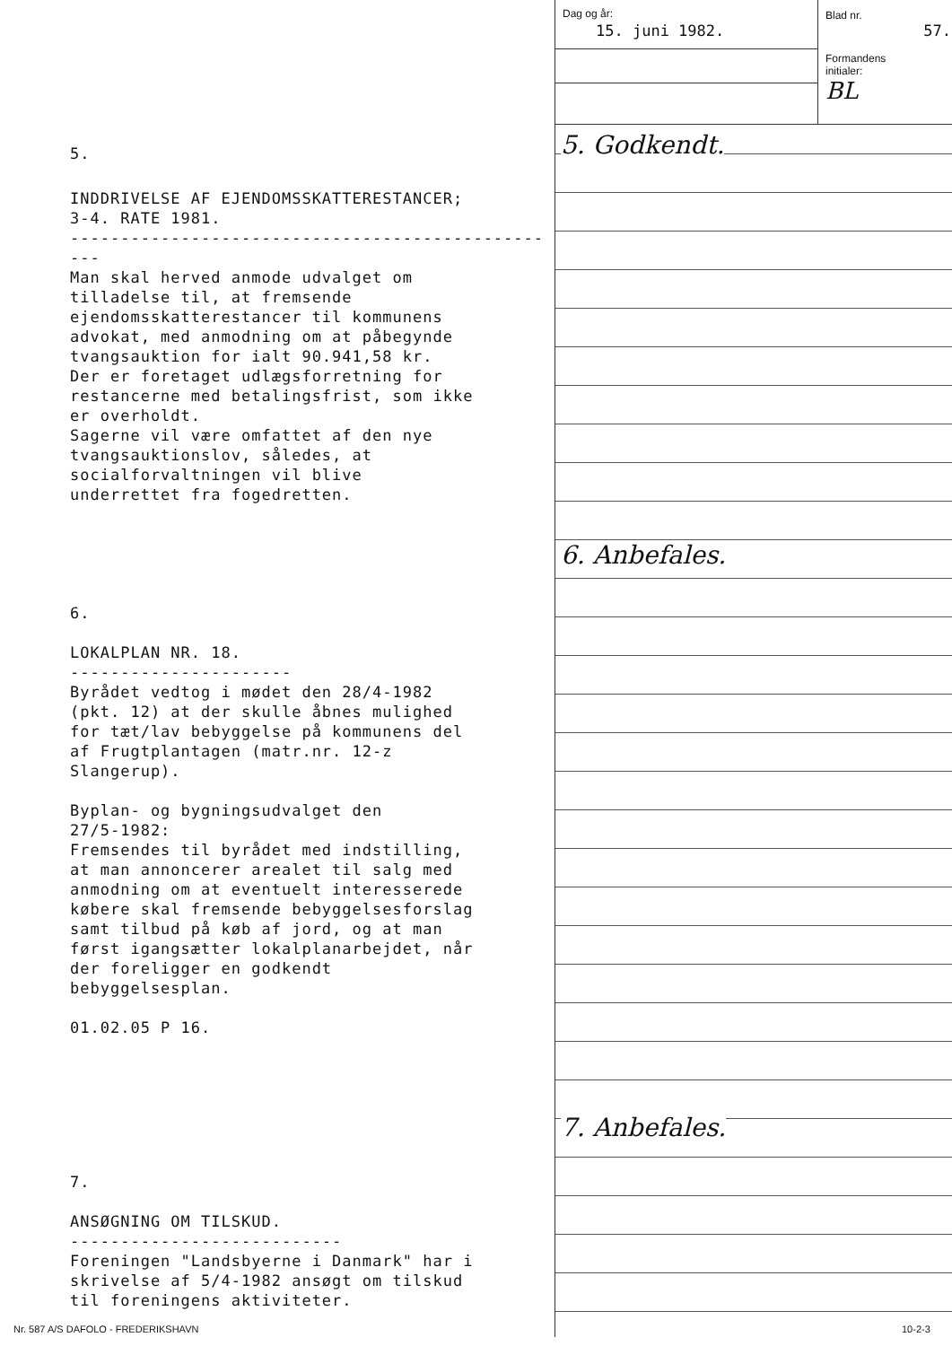5.
INDDRIVELSE AF EJENDOMSSKATTERESTANCER; 3-4. RATE 1981. -------------------------------------------------- Man skal herved anmode udvalget om tilladelse til, at fremsende ejendomsskatterestancer til kommunens advokat, med anmodning om at påbegynde tvangsauktion for ialt 90.941,58 kr. Der er foretaget udlægsforretning for restancerne med betalingsfrist, som ikke er overholdt. Sagerne vil være omfattet af den nye tvangsauktionslov, således, at socialforvaltningen vil blive underrettet fra fogedretten.
6.
LOKALPLAN NR. 18. ---------------------- Byrådet vedtog i mødet den 28/4-1982 (pkt. 12) at der skulle åbnes mulighed for tæt/lav bebyggelse på kommunens del af Frugtplantagen (matr.nr. 12-z Slangerup). Byplan- og bygningsudvalget den 27/5-1982: Fremsendes til byrådet med indstilling, at man annoncerer arealet til salg med anmodning om at eventuelt interesserede købere skal fremsende bebyggelsesforslag samt tilbud på køb af jord, og at man først igangsætter lokalplanarbejdet, når der foreligger en godkendt bebyggelsesplan. 01.02.05 P 16.
7.
ANSØGNING OM TILSKUD. --------------------------- Foreningen "Landsbyerne i Danmark" har i skrivelse af 5/4-1982 ansøgt om tilskud til foreningens aktiviteter.
Dag og år:
15. juni 1982.
Blad nr.
57.
Formandens
initialer:
BL
5. Godkendt.
6. Anbefales.
7. Anbefales.
Nr. 587 A/S DAFOLO - FREDERIKSHAVN
10-2-3